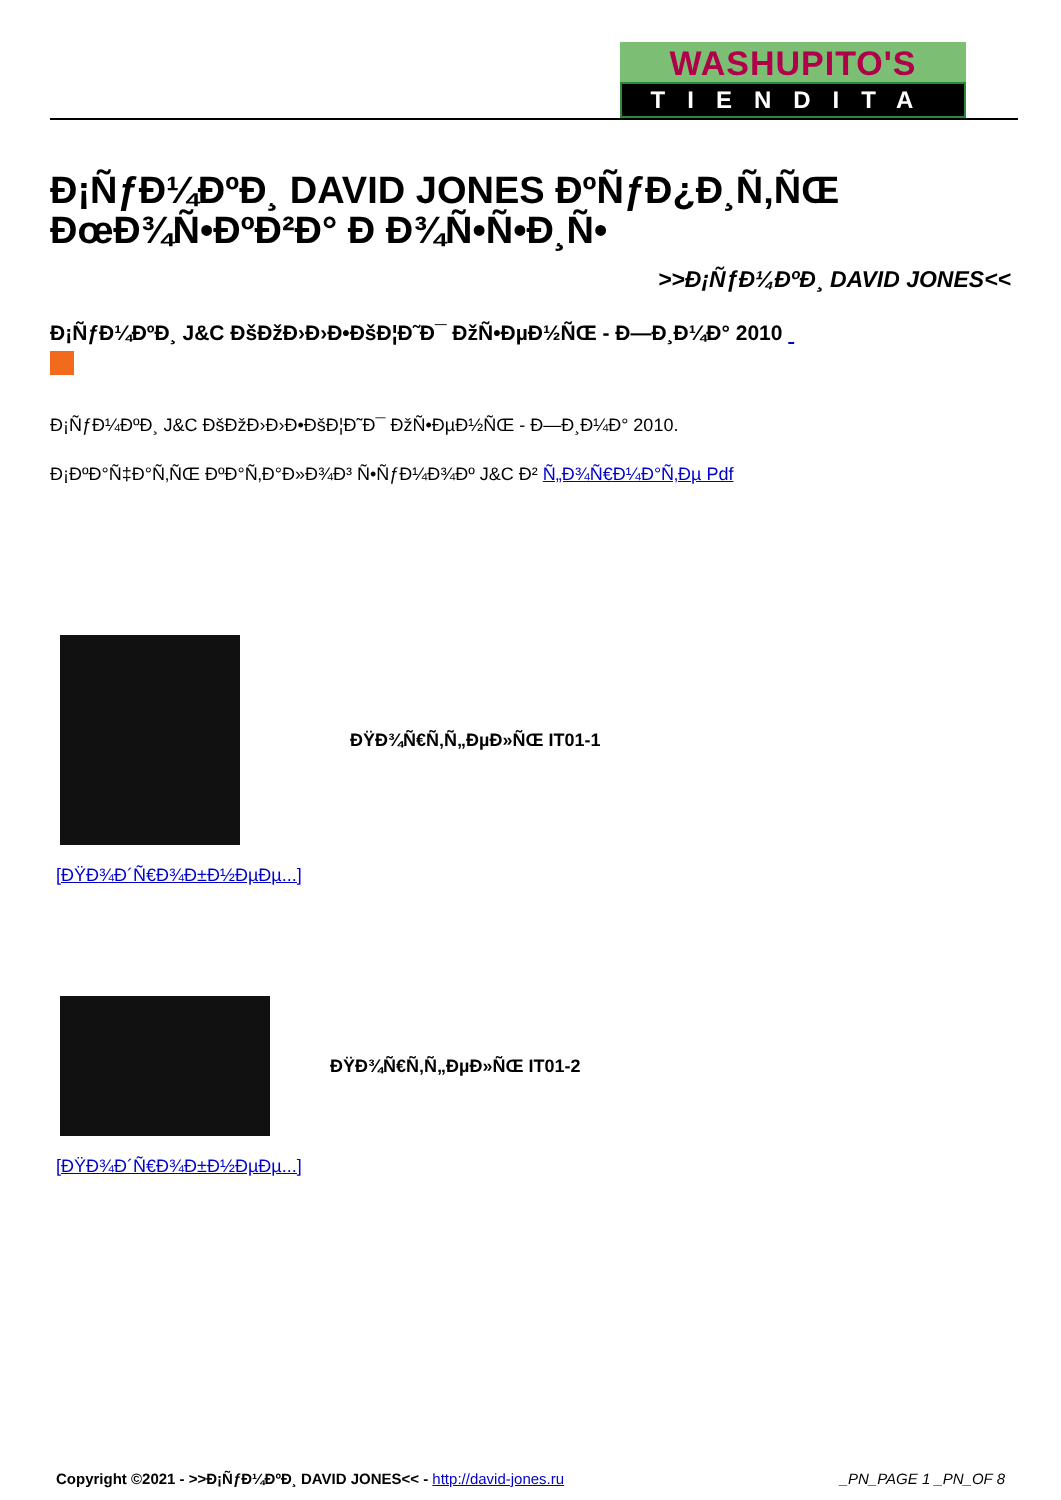WASHUPITO'S
TIENDITA
Đ¡ÑƒĐ¼ĐºĐ¸ DAVID JONES ĐºÑƒĐ¿Đ¸Ñ‚ÑŒ ĐœĐ¾Ñ•ĐºĐ²Đ° Đ Đ¾Ñ•Ñ•Đ¸Ñ•
>>Đ¡ÑƒĐ¼ĐºĐ¸ DAVID JONES<<
Đ¡ÑƒĐ¼ĐºĐ¸ J&C ĐšĐžĐ›Đ›Đ•ĐšĐ¦Đ˜Đ¯ ĐžÑ•ĐµĐ½ÑŒ - Đ—Đ¸Đ¼Đ° 2010
Đ¡ÑƒĐ¼ĐºĐ¸ J&C ĐšĐžĐ›Đ›Đ•ĐšĐ¦Đ˜Đ¯ ĐžÑ•ĐµĐ½ÑŒ - Đ—Đ¸Đ¼Đ° 2010.
Đ¡ĐºĐ°Ñ‡Đ°Ñ‚ÑŒ ĐºĐ°Ñ‚Đ°Đ»Đ¾Đ³ Ñ•ÑƒĐ¼Đ¾Đº J&C Đ² Ñ„Đ¾Ñ€Đ¼Đ°Ñ‚Đµ Pdf
ĐŸĐ¾Ñ€Ñ‚Ñ„ĐµĐ»ÑŒ IT01-1
[ĐŸĐ¾Đ´Ñ€Đ¾Đ±Đ½ĐµĐµ...]
ĐŸĐ¾Ñ€Ñ‚Ñ„ĐµĐ»ÑŒ IT01-2
[ĐŸĐ¾Đ´Ñ€Đ¾Đ±Đ½ĐµĐµ...]
Copyright ©2021 - >>Đ¡ÑƒĐ¼ĐºĐ¸ DAVID JONES<< - http://david-jones.ru _PN_PAGE 1 _PN_OF 8